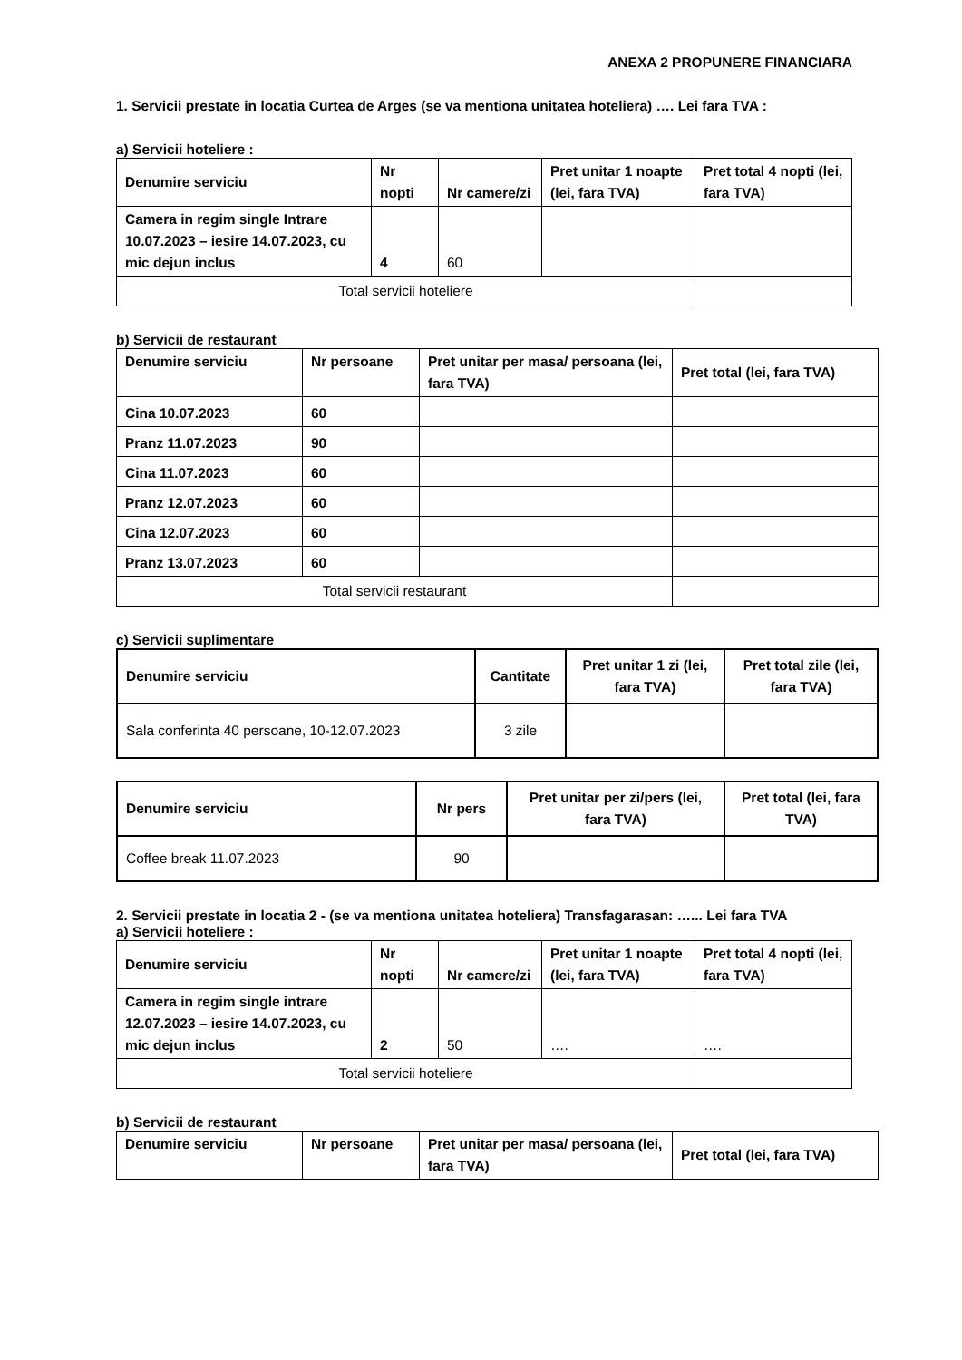ANEXA 2 PROPUNERE FINANCIARA
1. Servicii prestate in locatia Curtea de Arges (se va mentiona unitatea hoteliera) …. Lei fara TVA :
a) Servicii hoteliere :
| Denumire serviciu | Nr nopti | Nr camere/zi | Pret unitar 1 noapte (lei, fara TVA) | Pret total 4 nopti (lei, fara TVA) |
| --- | --- | --- | --- | --- |
| Camera in regim single Intrare 10.07.2023 – iesire 14.07.2023, cu mic dejun inclus | 4 | 60 | | |
| Total servicii hoteliere | | | | |
b) Servicii de restaurant
| Denumire serviciu | Nr persoane | Pret unitar per masa/ persoana (lei, fara TVA) | Pret total (lei, fara TVA) |
| --- | --- | --- | --- |
| Cina 10.07.2023 | 60 | | |
| Pranz 11.07.2023 | 90 | | |
| Cina 11.07.2023 | 60 | | |
| Pranz 12.07.2023 | 60 | | |
| Cina 12.07.2023 | 60 | | |
| Pranz 13.07.2023 | 60 | | |
| Total servicii restaurant | | | |
c) Servicii suplimentare
| Denumire serviciu | Cantitate | Pret unitar 1 zi (lei, fara TVA) | Pret total zile (lei, fara TVA) |
| --- | --- | --- | --- |
| Sala conferinta 40 persoane, 10-12.07.2023 | 3 zile | | |
| Denumire serviciu | Nr pers | Pret unitar per zi/pers (lei, fara TVA) | Pret total (lei, fara TVA) |
| --- | --- | --- | --- |
| Coffee break 11.07.2023 | 90 | | |
2. Servicii prestate in locatia 2 - (se va mentiona unitatea hoteliera) Transfagarasan: …... Lei fara TVA
a) Servicii hoteliere :
| Denumire serviciu | Nr nopti | Nr camere/zi | Pret unitar 1 noapte (lei, fara TVA) | Pret total 4 nopti (lei, fara TVA) |
| --- | --- | --- | --- | --- |
| Camera in regim single intrare 12.07.2023 – iesire 14.07.2023, cu mic dejun inclus | 2 | 50 | …. | …. |
| Total servicii hoteliere | | | | |
b) Servicii de restaurant
| Denumire serviciu | Nr persoane | Pret unitar per masa/ persoana (lei, fara TVA) | Pret total (lei, fara TVA) |
| --- | --- | --- | --- |